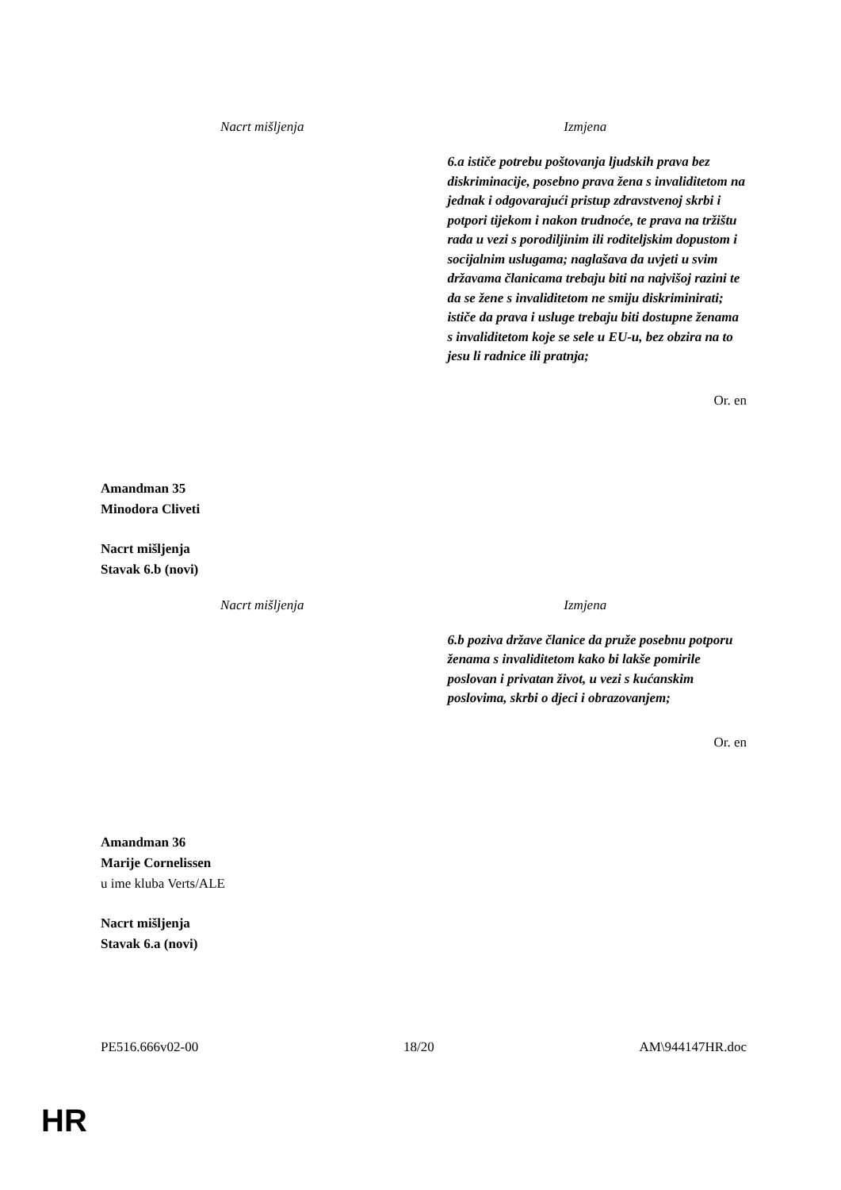| Nacrt mišljenja | Izmjena |
| --- | --- |
| | 6.a ističe potrebu poštovanja ljudskih prava bez diskriminacije, posebno prava žena s invaliditetom na jednak i odgovarajući pristup zdravstvenoj skrbi i potpori tijekom i nakon trudnoće, te prava na tržištu rada u vezi s porodiljinim ili roditeljskim dopustom i socijalnim uslugama; naglašava da uvjeti u svim državama članicama trebaju biti na najvišoj razini te da se žene s invaliditetom ne smiju diskriminirati; ističe da prava i usluge trebaju biti dostupne ženama s invaliditetom koje se sele u EU-u, bez obzira na to jesu li radnice ili pratnja; |
Or. en
Amandman 35
Minodora Cliveti
Nacrt mišljenja
Stavak 6.b (novi)
| Nacrt mišljenja | Izmjena |
| --- | --- |
| | 6.b poziva države članice da pruže posebnu potporu ženama s invaliditetom kako bi lakše pomirile poslovan i privatan život, u vezi s kućanskim poslovima, skrbi o djeci i obrazovanjem; |
Or. en
Amandman 36
Marije Cornelissen
u ime kluba Verts/ALE
Nacrt mišljenja
Stavak 6.a (novi)
PE516.666v02-00 18/20 AM\944147HR.doc
HR